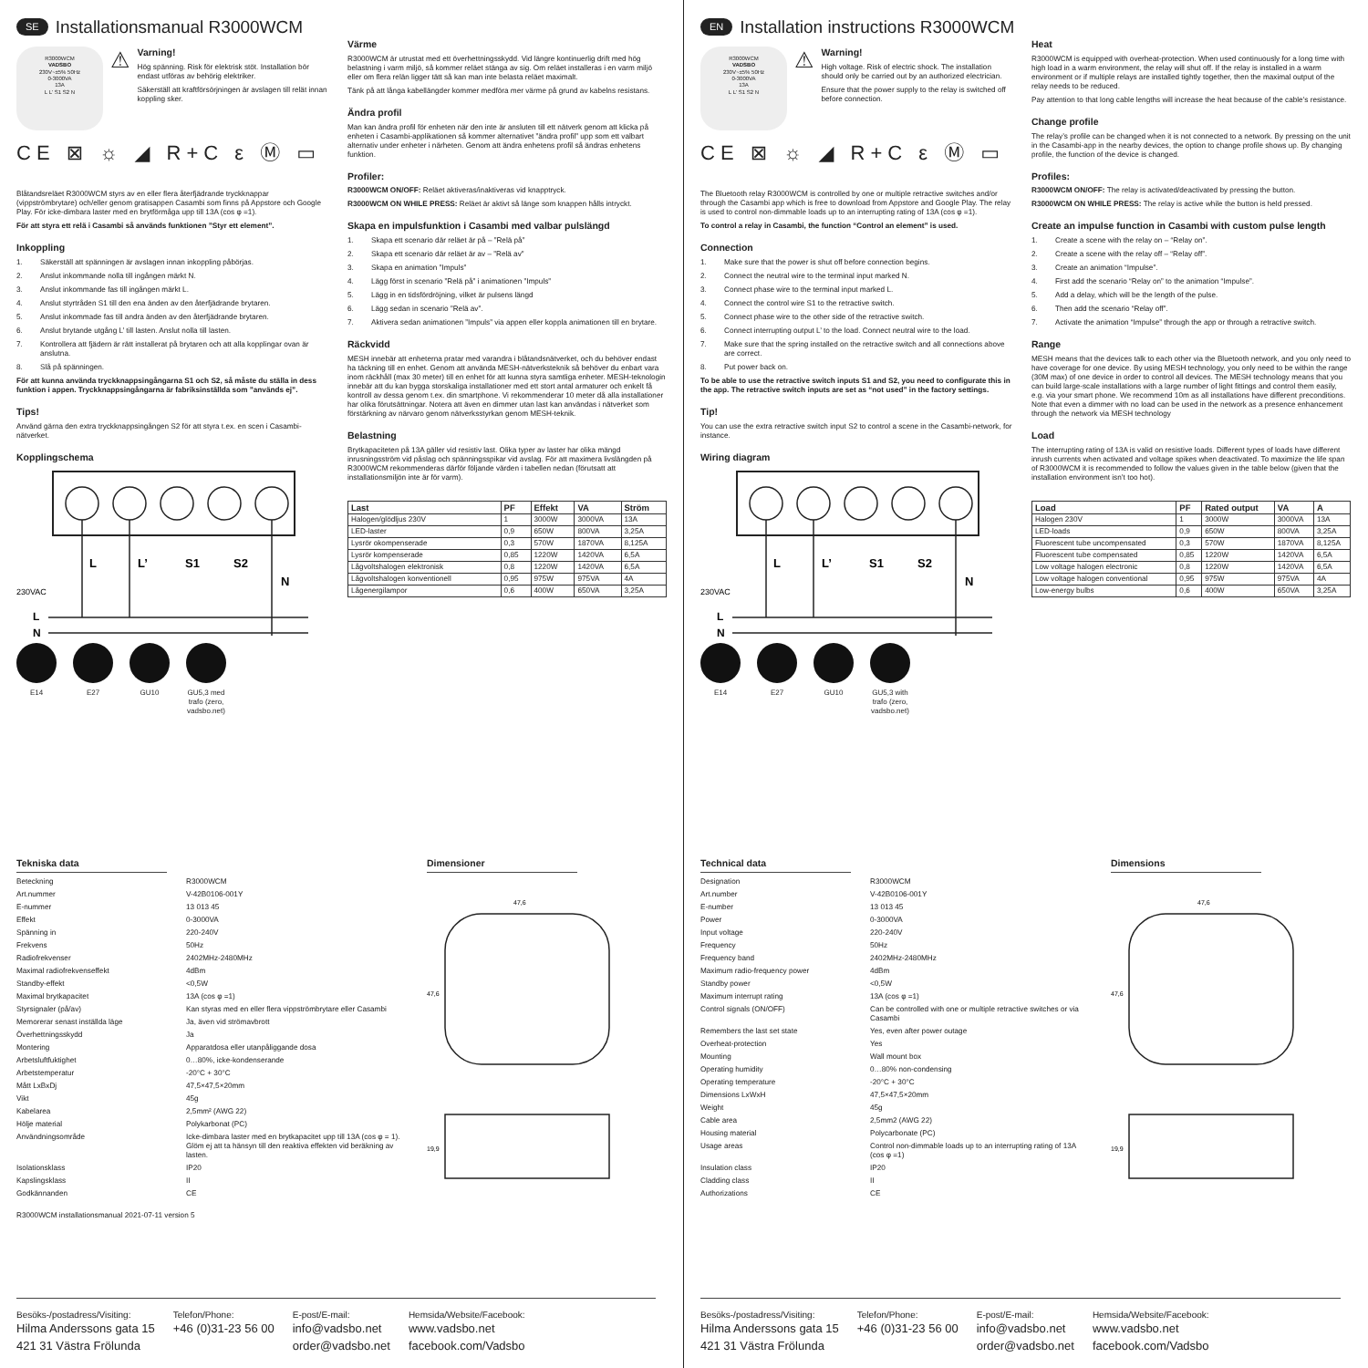SE
Installationsmanual R3000WCM
R3000WCM
VADSBO
230V~±5% 50Hz
0-3000VA
13A
L L' S1 S2 N
⚠
Varning!
Hög spänning. Risk för elektrisk stöt. Installation bör endast utföras av behörig elektriker.
Säkerställ att kraftförsörjningen är avslagen till relät innan koppling sker.
CE ⊠ ☼ ◢ R+C ε Ⓜ ▭
Blåtandsreläet R3000WCM styrs av en eller flera återfjädrande tryckknappar (vippströmbrytare) och/eller genom gratisappen Casambi som finns på Appstore och Google Play. För icke-dimbara laster med en brytförmåga upp till 13A (cos φ =1).
För att styra ett relä i Casambi så används funktionen ”Styr ett element”.
Inkoppling
1. Säkerställ att spänningen är avslagen innan inkoppling påbörjas.
2. Anslut inkommande nolla till ingången märkt N.
3. Anslut inkommande fas till ingången märkt L.
4. Anslut styrtråden S1 till den ena änden av den återfjädrande brytaren.
5. Anslut inkommade fas till andra änden av den återfjädrande brytaren.
6. Anslut brytande utgång L’ till lasten. Anslut nolla till lasten.
7. Kontrollera att fjädern är rätt installerat på brytaren och att alla kopplingar ovan är anslutna.
8. Slå på spänningen.
För att kunna använda tryckknappsingångarna S1 och S2, så måste du ställa in dess funktion i appen. Tryckknappsingångarna är fabriksinställda som ”används ej”.
Tips!
Använd gärna den extra tryckknappsingången S2 för att styra t.ex. en scen i Casambi-nätverket.
Kopplingschema
L
L’
S1
S2
N
230VAC
L
N
E14 E27 GU10 GU5,3 med
trafo (zero,
vadsbo.net)
Värme
R3000WCM är utrustat med ett överhettningsskydd. Vid längre kontinuerlig drift med hög belastning i varm miljö, så kommer reläet stänga av sig. Om reläet installeras i en varm miljö eller om flera relän ligger tätt så kan man inte belasta reläet maximalt.
Tänk på att långa kabellängder kommer medföra mer värme på grund av kabelns resistans.
Ändra profil
Man kan ändra profil för enheten när den inte är ansluten till ett nätverk genom att klicka på enheten i Casambi-applikationen så kommer alternativet ”ändra profil” upp som ett valbart alternativ under enheter i närheten. Genom att ändra enhetens profil så ändras enhetens funktion.
Profiler:
R3000WCM ON/OFF: Reläet aktiveras/inaktiveras vid knapptryck.
R3000WCM ON WHILE PRESS: Reläet är aktivt så länge som knappen hålls intryckt.
Skapa en impulsfunktion i Casambi med valbar pulslängd
1. Skapa ett scenario där reläet är på – ”Relä på”
2. Skapa ett scenario där reläet är av – ”Relä av”
3. Skapa en animation ”Impuls”
4. Lägg först in scenario ”Relä på” i animationen ”Impuls”
5. Lägg in en tidsfördröjning, vilket är pulsens längd
6. Lägg sedan in scenario ”Relä av”.
7. Aktivera sedan animationen ”Impuls” via appen eller koppla animationen till en brytare.
Räckvidd
MESH innebär att enheterna pratar med varandra i blåtandsnätverket, och du behöver endast ha täckning till en enhet. Genom att använda MESH-nätverksteknik så behöver du enbart vara inom räckhåll (max 30 meter) till en enhet för att kunna styra samtliga enheter. MESH-teknologin innebär att du kan bygga storskaliga installationer med ett stort antal armaturer och enkelt få kontroll av dessa genom t.ex. din smartphone. Vi rekommenderar 10 meter då alla installationer har olika förutsättningar. Notera att även en dimmer utan last kan användas i nätverket som förstärkning av närvaro genom nätverksstyrkan genom MESH-teknik.
Belastning
Brytkapaciteten på 13A gäller vid resistiv last. Olika typer av laster har olika mängd inrusningsström vid påslag och spänningsspikar vid avslag. För att maximera livslängden på R3000WCM rekommenderas därför följande värden i tabellen nedan (förutsatt att installationsmiljön inte är för varm).
| Last | PF | Effekt | VA | Ström |
| --- | --- | --- | --- | --- |
| Halogen/glödljus 230V | 1 | 3000W | 3000VA | 13A |
| LED-laster | 0,9 | 650W | 800VA | 3,25A |
| Lysrör okompenserade | 0,3 | 570W | 1870VA | 8,125A |
| Lysrör kompenserade | 0,85 | 1220W | 1420VA | 6,5A |
| Lågvoltshalogen elektronisk | 0,8 | 1220W | 1420VA | 6,5A |
| Lågvoltshalogen konventionell | 0,95 | 975W | 975VA | 4A |
| Lågenergilampor | 0,6 | 400W | 650VA | 3,25A |
Tekniska data
Beteckning
R3000WCM
Art.nummer
V-42B0106-001Y
E-nummer
13 013 45
Effekt
0-3000VA
Spänning in
220-240V
Frekvens
50Hz
Radiofrekvenser
2402MHz-2480MHz
Maximal radiofrekvenseffekt
4dBm
Standby-effekt
<0,5W
Maximal brytkapacitet
13A (cos φ =1)
Styrsignaler (på/av)
Kan styras med en eller flera vippströmbrytare eller Casambi
Memorerar senast inställda läge
Ja, även vid strömavbrott
Överhettningsskydd
Ja
Montering
Apparatdosa eller utanpåliggande dosa
Arbetsluftfuktighet
0…80%, icke-kondenserande
Arbetstemperatur
-20°C + 30°C
Mått LxBxDj
47,5×47,5×20mm
Vikt
45g
Kabelarea
2,5mm² (AWG 22)
Hölje material
Polykarbonat (PC)
Användningsområde
Icke-dimbara laster med en brytkapacitet upp till 13A (cos φ = 1). Glöm ej att ta hänsyn till den reaktiva effekten vid beräkning av lasten.
Isolationsklass
IP20
Kapslingsklass
II
Godkännanden
CE
R3000WCM installationsmanual 2021-07-11 version 5
Dimensioner
47,6
47,6
19,9
Besöks-/postadress/Visiting:
Hilma Anderssons gata 15
421 31 Västra Frölunda
Telefon/Phone:
+46 (0)31-23 56 00
E-post/E-mail:
info@vadsbo.net
order@vadsbo.net
Hemsida/Website/Facebook:
www.vadsbo.net
facebook.com/Vadsbo
EN
Installation instructions R3000WCM
R3000WCM
VADSBO
230V~±5% 50Hz
0-3000VA
13A
L L' S1 S2 N
⚠
Warning!
High voltage. Risk of electric shock. The installation should only be carried out by an authorized electrician.
Ensure that the power supply to the relay is switched off before connection.
CE ⊠ ☼ ◢ R+C ε Ⓜ ▭
The Bluetooth relay R3000WCM is controlled by one or multiple retractive switches and/or through the Casambi app which is free to download from Appstore and Google Play. The relay is used to control non-dimmable loads up to an interrupting rating of 13A (cos φ =1).
To control a relay in Casambi, the function “Control an element” is used.
Connection
1. Make sure that the power is shut off before connection begins.
2. Connect the neutral wire to the terminal input marked N.
3. Connect phase wire to the terminal input marked L.
4. Connect the control wire S1 to the retractive switch.
5. Connect phase wire to the other side of the retractive switch.
6. Connect interrupting output L’ to the load. Connect neutral wire to the load.
7. Make sure that the spring installed on the retractive switch and all connections above are correct.
8. Put power back on.
To be able to use the retractive switch inputs S1 and S2, you need to configurate this in the app. The retractive switch inputs are set as “not used” in the factory settings.
Tip!
You can use the extra retractive switch input S2 to control a scene in the Casambi-network, for instance.
Wiring diagram
L
L’
S1
S2
N
230VAC
L
N
E14 E27 GU10 GU5,3 with
trafo (zero,
vadsbo.net)
Heat
R3000WCM is equipped with overheat-protection. When used continuously for a long time with high load in a warm environment, the relay will shut off. If the relay is installed in a warm environment or if multiple relays are installed tightly together, then the maximal output of the relay needs to be reduced.
Pay attention to that long cable lengths will increase the heat because of the cable’s resistance.
Change profile
The relay’s profile can be changed when it is not connected to a network. By pressing on the unit in the Casambi-app in the nearby devices, the option to change profile shows up. By changing profile, the function of the device is changed.
Profiles:
R3000WCM ON/OFF: The relay is activated/deactivated by pressing the button.
R3000WCM ON WHILE PRESS: The relay is active while the button is held pressed.
Create an impulse function in Casambi with custom pulse length
1. Create a scene with the relay on – “Relay on”.
2. Create a scene with the relay off – “Relay off”.
3. Create an animation “Impulse”.
4. First add the scenario “Relay on” to the animation “Impulse”.
5. Add a delay, which will be the length of the pulse.
6. Then add the scenario “Relay off”.
7. Activate the animation “Impulse” through the app or through a retractive switch.
Range
MESH means that the devices talk to each other via the Bluetooth network, and you only need to have coverage for one device. By using MESH technology, you only need to be within the range (30M max) of one device in order to control all devices. The MESH technology means that you can build large-scale installations with a large number of light fittings and control them easily, e.g. via your smart phone. We recommend 10m as all installations have different preconditions. Note that even a dimmer with no load can be used in the network as a presence enhancement through the network via MESH technology
Load
The interrupting rating of 13A is valid on resistive loads. Different types of loads have different inrush currents when activated and voltage spikes when deactivated. To maximize the life span of R3000WCM it is recommended to follow the values given in the table below (given that the installation environment isn’t too hot).
| Load | PF | Rated output | VA | A |
| --- | --- | --- | --- | --- |
| Halogen 230V | 1 | 3000W | 3000VA | 13A |
| LED-loads | 0,9 | 650W | 800VA | 3,25A |
| Fluorescent tube uncompensated | 0,3 | 570W | 1870VA | 8,125A |
| Fluorescent tube compensated | 0,85 | 1220W | 1420VA | 6,5A |
| Low voltage halogen electronic | 0,8 | 1220W | 1420VA | 6,5A |
| Low voltage halogen conventional | 0,95 | 975W | 975VA | 4A |
| Low-energy bulbs | 0,6 | 400W | 650VA | 3,25A |
Technical data
Designation
R3000WCM
Art.number
V-42B0106-001Y
E-number
13 013 45
Power
0-3000VA
Input voltage
220-240V
Frequency
50Hz
Frequency band
2402MHz-2480MHz
Maximum radio-frequency power
4dBm
Standby power
<0,5W
Maximum interrupt rating
13A (cos φ =1)
Control signals (ON/OFF)
Can be controlled with one or multiple retractive switches or via Casambi
Remembers the last set state
Yes, even after power outage
Overheat-protection
Yes
Mounting
Wall mount box
Operating humidity
0…80% non-condensing
Operating temperature
-20°C + 30°C
Dimensions LxWxH
47,5×47,5×20mm
Weight
45g
Cable area
2,5mm2 (AWG 22)
Housing material
Polycarbonate (PC)
Usage areas
Control non-dimmable loads up to an interrupting rating of 13A (cos φ =1)
Insulation class
IP20
Cladding class
II
Authorizations
CE
Dimensions
47,6
47,6
19,9
Besöks-/postadress/Visiting:
Hilma Anderssons gata 15
421 31 Västra Frölunda
Telefon/Phone:
+46 (0)31-23 56 00
E-post/E-mail:
info@vadsbo.net
order@vadsbo.net
Hemsida/Website/Facebook:
www.vadsbo.net
facebook.com/Vadsbo